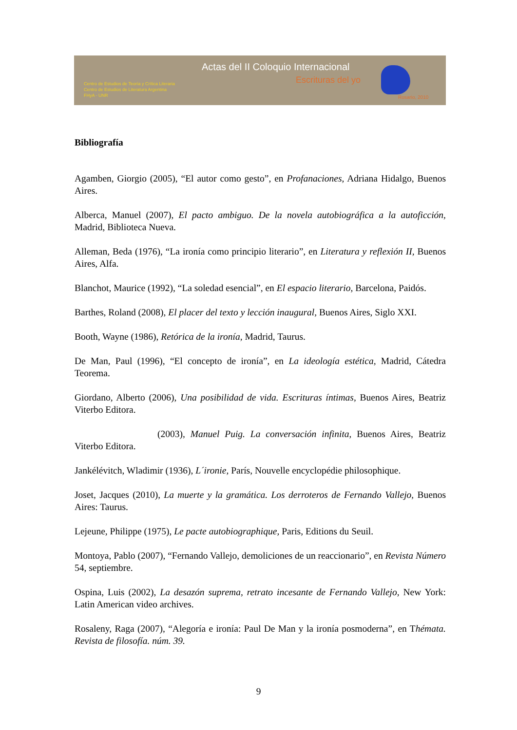Actas del II Coloquio Internacional
Escrituras del yo
Centro de Estudios de Teoría y Crítica Literaria
Centro de Estudios de Literatura Argentina
FHyA - UNR
Rosario, 2010
Bibliografía
Agamben, Giorgio (2005), “El autor como gesto”, en Profanaciones, Adriana Hidalgo, Buenos Aires.
Alberca, Manuel (2007), El pacto ambiguo. De la novela autobiográfica a la autoficción, Madrid, Biblioteca Nueva.
Alleman, Beda (1976), “La ironía como principio literario”, en Literatura y reflexión II, Buenos Aires, Alfa.
Blanchot, Maurice (1992), “La soledad esencial”, en El espacio literario, Barcelona, Paidós.
Barthes, Roland (2008), El placer del texto y lección inaugural, Buenos Aires, Siglo XXI.
Booth, Wayne (1986), Retórica de la ironía, Madrid, Taurus.
De Man, Paul (1996), “El concepto de ironía”, en La ideología estética, Madrid, Cátedra Teorema.
Giordano, Alberto (2006), Una posibilidad de vida. Escrituras íntimas, Buenos Aires, Beatriz Viterbo Editora.
(2003), Manuel Puig. La conversación infinita, Buenos Aires, Beatriz Viterbo Editora.
Jankélévitch, Wladimir (1936), L´ironie, París, Nouvelle encyclopédie philosophique.
Joset, Jacques (2010), La muerte y la gramática. Los derroteros de Fernando Vallejo, Buenos Aires: Taurus.
Lejeune, Philippe (1975), Le pacte autobiographique, Paris, Editions du Seuil.
Montoya, Pablo (2007), “Fernando Vallejo, demoliciones de un reaccionario”, en Revista Número 54, septiembre.
Ospina, Luis (2002), La desazón suprema, retrato incesante de Fernando Vallejo, New York: Latin American video archives.
Rosaleny, Raga (2007), “Alegoría e ironía: Paul De Man y la ironía posmoderna”, en Thémata. Revista de filosofía. núm. 39.
9